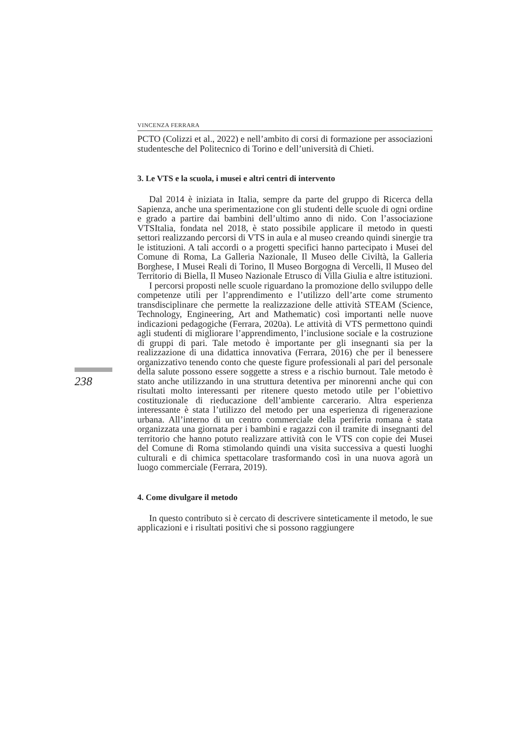238
VINCENZA FERRARA
PCTO (Colizzi et al., 2022) e nell’ambito di corsi di formazione per associazioni studentesche del Politecnico di Torino e dell’università di Chieti.
3. Le VTS e la scuola, i musei e altri centri di intervento
Dal 2014 è iniziata in Italia, sempre da parte del gruppo di Ricerca della Sapienza, anche una sperimentazione con gli studenti delle scuole di ogni ordine e grado a partire dai bambini dell’ultimo anno di nido. Con l’associazione VTSItalia, fondata nel 2018, è stato possibile applicare il metodo in questi settori realizzando percorsi di VTS in aula e al museo creando quindi sinergie tra le istituzioni. A tali accordi o a progetti specifici hanno partecipato i Musei del Comune di Roma, La Galleria Nazionale, Il Museo delle Civiltà, la Galleria Borghese, I Musei Reali di Torino, Il Museo Borgogna di Vercelli, Il Museo del Territorio di Biella, Il Museo Nazionale Etrusco di Villa Giulia e altre istituzioni.
I percorsi proposti nelle scuole riguardano la promozione dello sviluppo delle competenze utili per l’apprendimento e l’utilizzo dell’arte come strumento transdisciplinare che permette la realizzazione delle attività STEAM (Science, Technology, Engineering, Art and Mathematic) così importanti nelle nuove indicazioni pedagogiche (Ferrara, 2020a). Le attività di VTS permettono quindi agli studenti di migliorare l’apprendimento, l’inclusione sociale e la costruzione di gruppi di pari. Tale metodo è importante per gli insegnanti sia per la realizzazione di una didattica innovativa (Ferrara, 2016) che per il benessere organizzativo tenendo conto che queste figure professionali al pari del personale della salute possono essere soggette a stress e a rischio burnout. Tale metodo è stato anche utilizzando in una struttura detentiva per minorenni anche qui con risultati molto interessanti per ritenere questo metodo utile per l’obiettivo costituzionale di rieducazione dell’ambiente carcerario. Altra esperienza interessante è stata l’utilizzo del metodo per una esperienza di rigenerazione urbana. All’interno di un centro commerciale della periferia romana è stata organizzata una giornata per i bambini e ragazzi con il tramite di insegnanti del territorio che hanno potuto realizzare attività con le VTS con copie dei Musei del Comune di Roma stimolando quindi una visita successiva a questi luoghi culturali e di chimica spettacolare trasformando così in una nuova agorà un luogo commerciale (Ferrara, 2019).
4. Come divulgare il metodo
In questo contributo si è cercato di descrivere sinteticamente il metodo, le sue applicazioni e i risultati positivi che si possono raggiungere